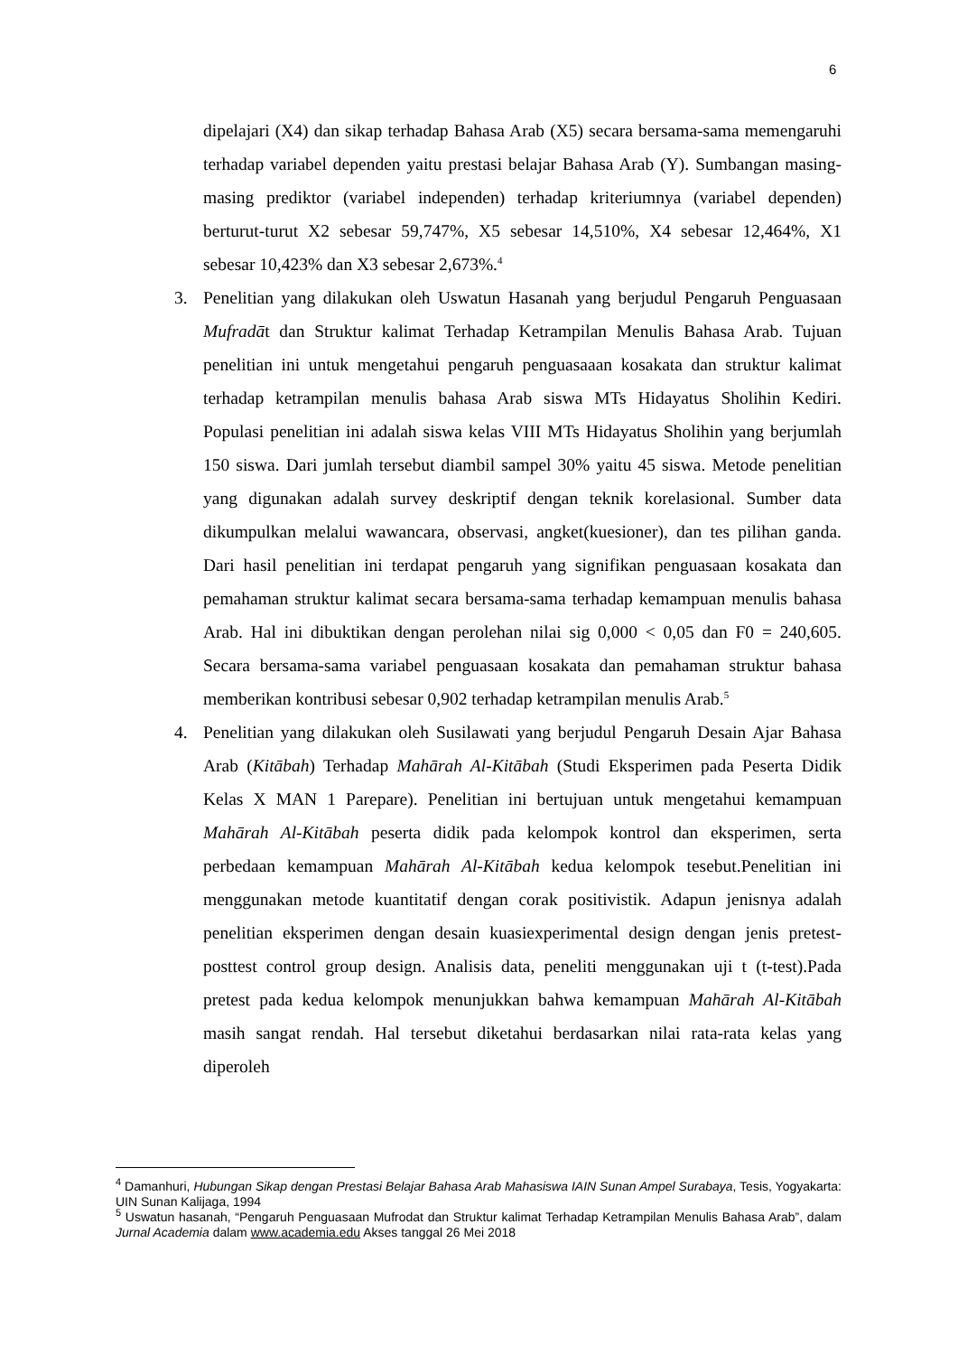6
dipelajari (X4) dan sikap terhadap Bahasa Arab (X5) secara bersama-sama memengaruhi terhadap variabel dependen yaitu prestasi belajar Bahasa Arab (Y). Sumbangan masing-masing prediktor (variabel independen) terhadap kriteriumnya (variabel dependen) berturut-turut X2 sebesar 59,747%, X5 sebesar 14,510%, X4 sebesar 12,464%, X1 sebesar 10,423% dan X3 sebesar 2,673%.<sup>4</sup>
3. Penelitian yang dilakukan oleh Uswatun Hasanah yang berjudul Pengaruh Penguasaan Mufradāt dan Struktur kalimat Terhadap Ketrampilan Menulis Bahasa Arab. Tujuan penelitian ini untuk mengetahui pengaruh penguasaaan kosakata dan struktur kalimat terhadap ketrampilan menulis bahasa Arab siswa MTs Hidayatus Sholihin Kediri. Populasi penelitian ini adalah siswa kelas VIII MTs Hidayatus Sholihin yang berjumlah 150 siswa. Dari jumlah tersebut diambil sampel 30% yaitu 45 siswa. Metode penelitian yang digunakan adalah survey deskriptif dengan teknik korelasional. Sumber data dikumpulkan melalui wawancara, observasi, angket(kuesioner), dan tes pilihan ganda. Dari hasil penelitian ini terdapat pengaruh yang signifikan penguasaan kosakata dan pemahaman struktur kalimat secara bersama-sama terhadap kemampuan menulis bahasa Arab. Hal ini dibuktikan dengan perolehan nilai sig 0,000 < 0,05 dan F0 = 240,605. Secara bersama-sama variabel penguasaan kosakata dan pemahaman struktur bahasa memberikan kontribusi sebesar 0,902 terhadap ketrampilan menulis Arab.<sup>5</sup>
4. Penelitian yang dilakukan oleh Susilawati yang berjudul Pengaruh Desain Ajar Bahasa Arab (Kitābah) Terhadap Mahārah Al-Kitābah (Studi Eksperimen pada Peserta Didik Kelas X MAN 1 Parepare). Penelitian ini bertujuan untuk mengetahui kemampuan Mahārah Al-Kitābah peserta didik pada kelompok kontrol dan eksperimen, serta perbedaan kemampuan Mahārah Al-Kitābah kedua kelompok tesebut.Penelitian ini menggunakan metode kuantitatif dengan corak positivistik. Adapun jenisnya adalah penelitian eksperimen dengan desain kuasiexperimental design dengan jenis pretest-posttest control group design. Analisis data, peneliti menggunakan uji t (t-test).Pada pretest pada kedua kelompok menunjukkan bahwa kemampuan Mahārah Al-Kitābah masih sangat rendah. Hal tersebut diketahui berdasarkan nilai rata-rata kelas yang diperoleh
<sup>4</sup> Damanhuri, Hubungan Sikap dengan Prestasi Belajar Bahasa Arab Mahasiswa IAIN Sunan Ampel Surabaya, Tesis, Yogyakarta: UIN Sunan Kalijaga, 1994
<sup>5</sup> Uswatun hasanah, “Pengaruh Penguasaan Mufrodat dan Struktur kalimat Terhadap Ketrampilan Menulis Bahasa Arab”, dalam Jurnal Academia dalam www.academia.edu Akses tanggal 26 Mei 2018